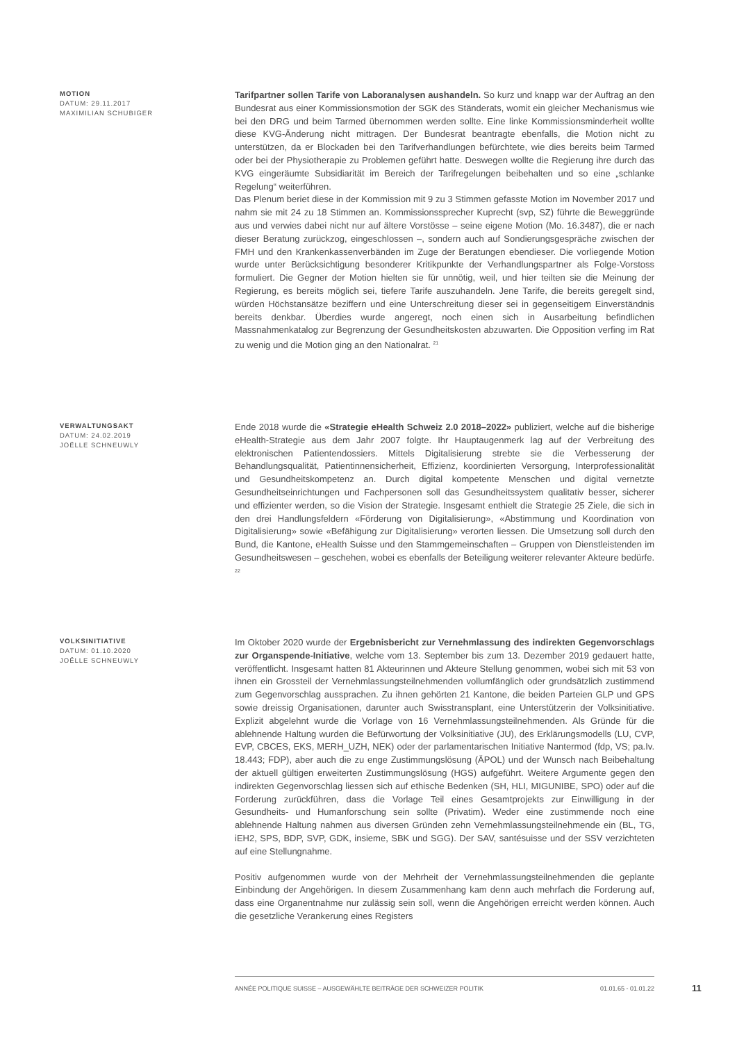MOTION
DATUM: 29.11.2017
MAXIMILIAN SCHUBIGER
Tarifpartner sollen Tarife von Laboranalysen aushandeln. So kurz und knapp war der Auftrag an den Bundesrat aus einer Kommissionsmotion der SGK des Ständerats, womit ein gleicher Mechanismus wie bei den DRG und beim Tarmed übernommen werden sollte. Eine linke Kommissionsminderheit wollte diese KVG-Änderung nicht mittragen. Der Bundesrat beantragte ebenfalls, die Motion nicht zu unterstützen, da er Blockaden bei den Tarifverhandlungen befürchtete, wie dies bereits beim Tarmed oder bei der Physiotherapie zu Problemen geführt hatte. Deswegen wollte die Regierung ihre durch das KVG eingeräumte Subsidiarität im Bereich der Tarifregelungen beibehalten und so eine „schlanke Regelung“ weiterführen.
Das Plenum beriet diese in der Kommission mit 9 zu 3 Stimmen gefasste Motion im November 2017 und nahm sie mit 24 zu 18 Stimmen an. Kommissionssprecher Kuprecht (svp, SZ) führte die Beweggründe aus und verwies dabei nicht nur auf ältere Vorstösse – seine eigene Motion (Mo. 16.3487), die er nach dieser Beratung zurückzog, eingeschlossen –, sondern auch auf Sondierungsgespräche zwischen der FMH und den Krankenkassenverbänden im Zuge der Beratungen ebendieser. Die vorliegende Motion wurde unter Berücksichtigung besonderer Kritikpunkte der Verhandlungspartner als Folge-Vorstoss formuliert. Die Gegner der Motion hielten sie für unnötig, weil, und hier teilten sie die Meinung der Regierung, es bereits möglich sei, tiefere Tarife auszuhandeln. Jene Tarife, die bereits geregelt sind, würden Höchstansätze beziffern und eine Unterschreitung dieser sei in gegenseitigem Einverständnis bereits denkbar. Überdies wurde angeregt, noch einen sich in Ausarbeitung befindlichen Massnahmenkatalog zur Begrenzung der Gesundheitskosten abzuwarten. Die Opposition verfing im Rat zu wenig und die Motion ging an den Nationalrat. <sup>21</sup>
VERWALTUNGSAKT
DATUM: 24.02.2019
JOËLLE SCHNEUWLY
Ende 2018 wurde die «Strategie eHealth Schweiz 2.0 2018–2022» publiziert, welche auf die bisherige eHealth-Strategie aus dem Jahr 2007 folgte. Ihr Hauptaugenmerk lag auf der Verbreitung des elektronischen Patientendossiers. Mittels Digitalisierung strebte sie die Verbesserung der Behandlungsqualität, Patientinnensicherheit, Effizienz, koordinierten Versorgung, Interprofessionalität und Gesundheitskompetenz an. Durch digital kompetente Menschen und digital vernetzte Gesundheitseinrichtungen und Fachpersonen soll das Gesundheitssystem qualitativ besser, sicherer und effizienter werden, so die Vision der Strategie. Insgesamt enthielt die Strategie 25 Ziele, die sich in den drei Handlungsfeldern «Förderung von Digitalisierung», «Abstimmung und Koordination von Digitalisierung» sowie «Befähigung zur Digitalisierung» verorten liessen. Die Umsetzung soll durch den Bund, die Kantone, eHealth Suisse und den Stammgemeinschaften – Gruppen von Dienstleistenden im Gesundheitswesen – geschehen, wobei es ebenfalls der Beteiligung weiterer relevanter Akteure bedürfe. <sup>22</sup>
VOLKSINITIATIVE
DATUM: 01.10.2020
JOËLLE SCHNEUWLY
Im Oktober 2020 wurde der Ergebnisbericht zur Vernehmlassung des indirekten Gegenvorschlags zur Organspende-Initiative, welche vom 13. September bis zum 13. Dezember 2019 gedauert hatte, veröffentlicht. Insgesamt hatten 81 Akteurinnen und Akteure Stellung genommen, wobei sich mit 53 von ihnen ein Grossteil der Vernehmlassungsteilnehmenden vollumfänglich oder grundsätzlich zustimmend zum Gegenvorschlag aussprachen. Zu ihnen gehörten 21 Kantone, die beiden Parteien GLP und GPS sowie dreissig Organisationen, darunter auch Swisstransplant, eine Unterstützerin der Volksinitiative. Explizit abgelehnt wurde die Vorlage von 16 Vernehmlassungsteilnehmenden. Als Gründe für die ablehnende Haltung wurden die Befürwortung der Volksinitiative (JU), des Erklärungsmodells (LU, CVP, EVP, CBCES, EKS, MERH_UZH, NEK) oder der parlamentarischen Initiative Nantermod (fdp, VS; pa.Iv. 18.443; FDP), aber auch die zu enge Zustimmungslösung (ÄPOL) und der Wunsch nach Beibehaltung der aktuell gültigen erweiterten Zustimmungslösung (HGS) aufgeführt. Weitere Argumente gegen den indirekten Gegenvorschlag liessen sich auf ethische Bedenken (SH, HLI, MIGUNIBE, SPO) oder auf die Forderung zurückführen, dass die Vorlage Teil eines Gesamtprojekts zur Einwilligung in der Gesundheits- und Humanforschung sein sollte (Privatim). Weder eine zustimmende noch eine ablehnende Haltung nahmen aus diversen Gründen zehn Vernehmlassungsteilnehmende ein (BL, TG, iEH2, SPS, BDP, SVP, GDK, insieme, SBK und SGG). Der SAV, santésuisse und der SSV verzichteten auf eine Stellungnahme.
Positiv aufgenommen wurde von der Mehrheit der Vernehmlassungsteilnehmenden die geplante Einbindung der Angehörigen. In diesem Zusammenhang kam denn auch mehrfach die Forderung auf, dass eine Organentnahme nur zulässig sein soll, wenn die Angehörigen erreicht werden können. Auch die gesetzliche Verankerung eines Registers
ANNÉE POLITIQUE SUISSE – AUSGEWÄHLTE BEITRÄGE DER SCHWEIZER POLITIK 01.01.65 - 01.01.22
11